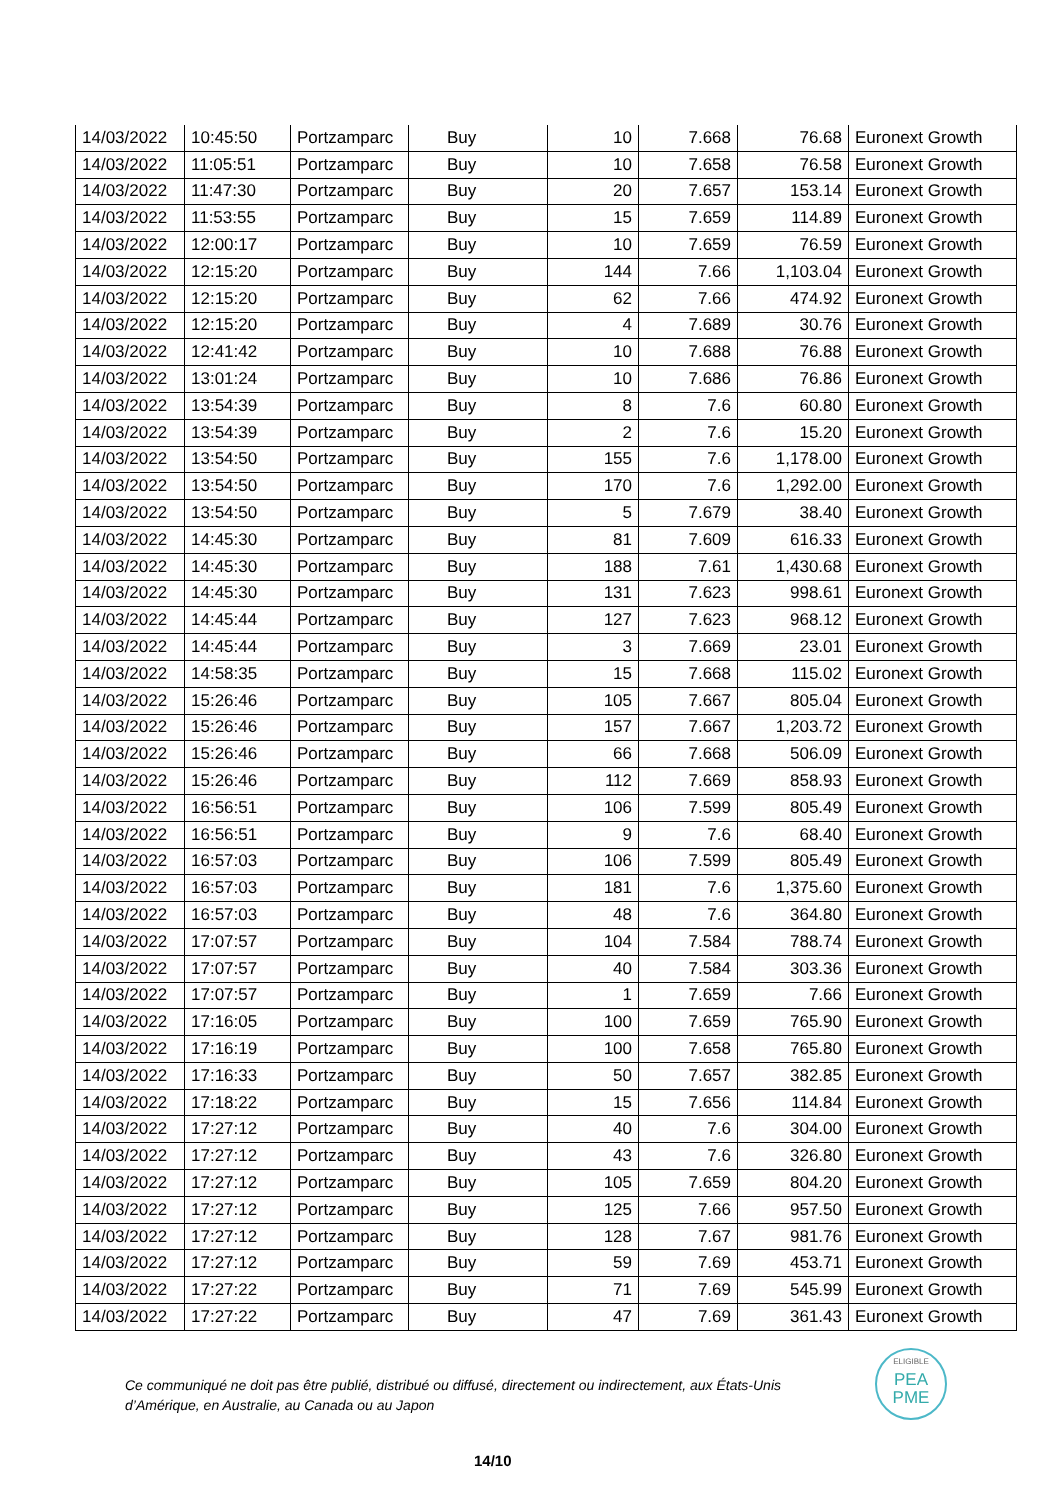| 14/03/2022 | 10:45:50 | Portzamparc | Buy | 10 | 7.668 | 76.68 | Euronext Growth |
| 14/03/2022 | 11:05:51 | Portzamparc | Buy | 10 | 7.658 | 76.58 | Euronext Growth |
| 14/03/2022 | 11:47:30 | Portzamparc | Buy | 20 | 7.657 | 153.14 | Euronext Growth |
| 14/03/2022 | 11:53:55 | Portzamparc | Buy | 15 | 7.659 | 114.89 | Euronext Growth |
| 14/03/2022 | 12:00:17 | Portzamparc | Buy | 10 | 7.659 | 76.59 | Euronext Growth |
| 14/03/2022 | 12:15:20 | Portzamparc | Buy | 144 | 7.66 | 1,103.04 | Euronext Growth |
| 14/03/2022 | 12:15:20 | Portzamparc | Buy | 62 | 7.66 | 474.92 | Euronext Growth |
| 14/03/2022 | 12:15:20 | Portzamparc | Buy | 4 | 7.689 | 30.76 | Euronext Growth |
| 14/03/2022 | 12:41:42 | Portzamparc | Buy | 10 | 7.688 | 76.88 | Euronext Growth |
| 14/03/2022 | 13:01:24 | Portzamparc | Buy | 10 | 7.686 | 76.86 | Euronext Growth |
| 14/03/2022 | 13:54:39 | Portzamparc | Buy | 8 | 7.6 | 60.80 | Euronext Growth |
| 14/03/2022 | 13:54:39 | Portzamparc | Buy | 2 | 7.6 | 15.20 | Euronext Growth |
| 14/03/2022 | 13:54:50 | Portzamparc | Buy | 155 | 7.6 | 1,178.00 | Euronext Growth |
| 14/03/2022 | 13:54:50 | Portzamparc | Buy | 170 | 7.6 | 1,292.00 | Euronext Growth |
| 14/03/2022 | 13:54:50 | Portzamparc | Buy | 5 | 7.679 | 38.40 | Euronext Growth |
| 14/03/2022 | 14:45:30 | Portzamparc | Buy | 81 | 7.609 | 616.33 | Euronext Growth |
| 14/03/2022 | 14:45:30 | Portzamparc | Buy | 188 | 7.61 | 1,430.68 | Euronext Growth |
| 14/03/2022 | 14:45:30 | Portzamparc | Buy | 131 | 7.623 | 998.61 | Euronext Growth |
| 14/03/2022 | 14:45:44 | Portzamparc | Buy | 127 | 7.623 | 968.12 | Euronext Growth |
| 14/03/2022 | 14:45:44 | Portzamparc | Buy | 3 | 7.669 | 23.01 | Euronext Growth |
| 14/03/2022 | 14:58:35 | Portzamparc | Buy | 15 | 7.668 | 115.02 | Euronext Growth |
| 14/03/2022 | 15:26:46 | Portzamparc | Buy | 105 | 7.667 | 805.04 | Euronext Growth |
| 14/03/2022 | 15:26:46 | Portzamparc | Buy | 157 | 7.667 | 1,203.72 | Euronext Growth |
| 14/03/2022 | 15:26:46 | Portzamparc | Buy | 66 | 7.668 | 506.09 | Euronext Growth |
| 14/03/2022 | 15:26:46 | Portzamparc | Buy | 112 | 7.669 | 858.93 | Euronext Growth |
| 14/03/2022 | 16:56:51 | Portzamparc | Buy | 106 | 7.599 | 805.49 | Euronext Growth |
| 14/03/2022 | 16:56:51 | Portzamparc | Buy | 9 | 7.6 | 68.40 | Euronext Growth |
| 14/03/2022 | 16:57:03 | Portzamparc | Buy | 106 | 7.599 | 805.49 | Euronext Growth |
| 14/03/2022 | 16:57:03 | Portzamparc | Buy | 181 | 7.6 | 1,375.60 | Euronext Growth |
| 14/03/2022 | 16:57:03 | Portzamparc | Buy | 48 | 7.6 | 364.80 | Euronext Growth |
| 14/03/2022 | 17:07:57 | Portzamparc | Buy | 104 | 7.584 | 788.74 | Euronext Growth |
| 14/03/2022 | 17:07:57 | Portzamparc | Buy | 40 | 7.584 | 303.36 | Euronext Growth |
| 14/03/2022 | 17:07:57 | Portzamparc | Buy | 1 | 7.659 | 7.66 | Euronext Growth |
| 14/03/2022 | 17:16:05 | Portzamparc | Buy | 100 | 7.659 | 765.90 | Euronext Growth |
| 14/03/2022 | 17:16:19 | Portzamparc | Buy | 100 | 7.658 | 765.80 | Euronext Growth |
| 14/03/2022 | 17:16:33 | Portzamparc | Buy | 50 | 7.657 | 382.85 | Euronext Growth |
| 14/03/2022 | 17:18:22 | Portzamparc | Buy | 15 | 7.656 | 114.84 | Euronext Growth |
| 14/03/2022 | 17:27:12 | Portzamparc | Buy | 40 | 7.6 | 304.00 | Euronext Growth |
| 14/03/2022 | 17:27:12 | Portzamparc | Buy | 43 | 7.6 | 326.80 | Euronext Growth |
| 14/03/2022 | 17:27:12 | Portzamparc | Buy | 105 | 7.659 | 804.20 | Euronext Growth |
| 14/03/2022 | 17:27:12 | Portzamparc | Buy | 125 | 7.66 | 957.50 | Euronext Growth |
| 14/03/2022 | 17:27:12 | Portzamparc | Buy | 128 | 7.67 | 981.76 | Euronext Growth |
| 14/03/2022 | 17:27:12 | Portzamparc | Buy | 59 | 7.69 | 453.71 | Euronext Growth |
| 14/03/2022 | 17:27:22 | Portzamparc | Buy | 71 | 7.69 | 545.99 | Euronext Growth |
| 14/03/2022 | 17:27:22 | Portzamparc | Buy | 47 | 7.69 | 361.43 | Euronext Growth |
Ce communiqué ne doit pas être publié, distribué ou diffusé, directement ou indirectement, aux États-Unis d’Amérique, en Australie, au Canada ou au Japon
ELIGIBLE
PEA
PME
14/10